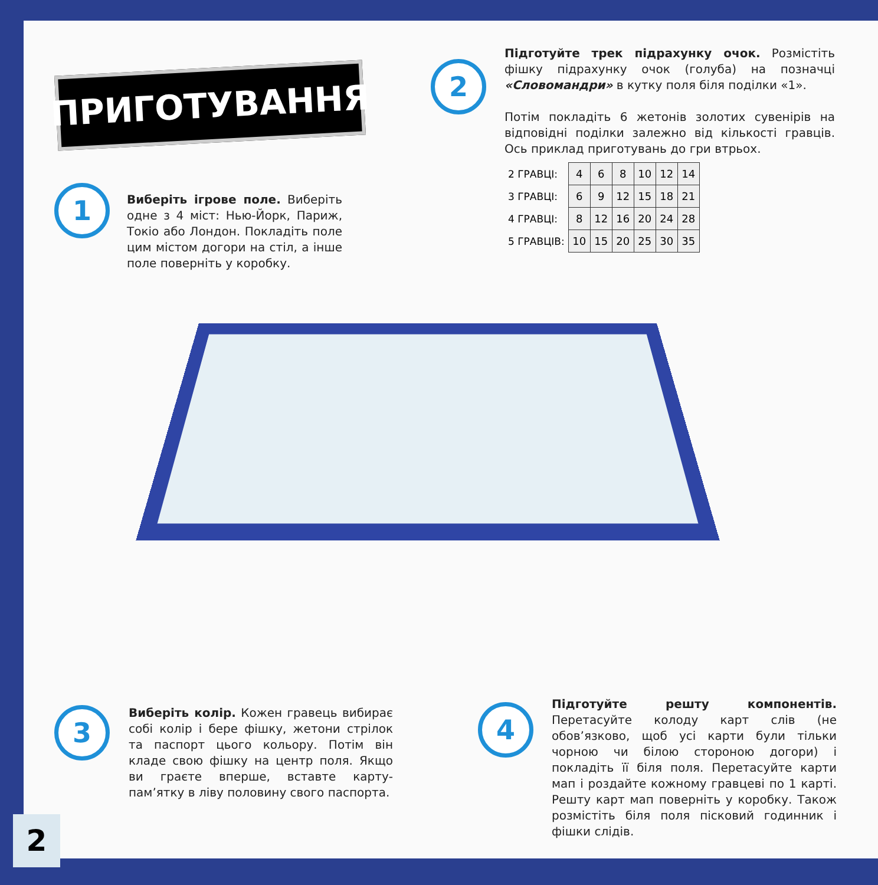ПРИГОТУВАННЯ 2
Підготуйте трек підрахунку очок. Розмістіть фішку підрахунку очок (голуба) на позначці «Словомандри» в кутку поля біля поділки «1».
Потім покладіть 6 жетонів золотих сувенірів на відповідні поділки залежно від кількості гравців. Ось приклад приготувань до гри втрьох.
| 2 ГРАВЦІ: | 4 | 6 | 8 | 10 | 12 | 14 |
| 3 ГРАВЦІ: | 6 | 9 | 12 | 15 | 18 | 21 |
| 4 ГРАВЦІ: | 8 | 12 | 16 | 20 | 24 | 28 |
| 5 ГРАВЦІВ: | 10 | 15 | 20 | 25 | 30 | 35 |
1
Виберіть ігрове поле. Виберіть одне з 4 міст: Нью-Йорк, Париж, Токіо або Лондон. Покладіть поле цим містом догори на стіл, а інше поле поверніть у коробку.
3
Виберіть колір. Кожен гравець вибирає собі колір і бере фішку, жетони стрілок та паспорт цього кольору. Потім він кладе свою фішку на центр поля. Якщо ви граєте вперше, вставте карту-пам’ятку в ліву половину свого паспорта.
4
Підготуйте решту компонентів. Перетасуйте колоду карт слів (не обов’язково, щоб усі карти були тільки чорною чи білою стороною догори) і покладіть її біля поля. Перетасуйте карти мап і роздайте кожному гравцеві по 1 карті. Решту карт мап поверніть у коробку. Також розмістіть біля поля пісковий годинник і фішки слідів.
2